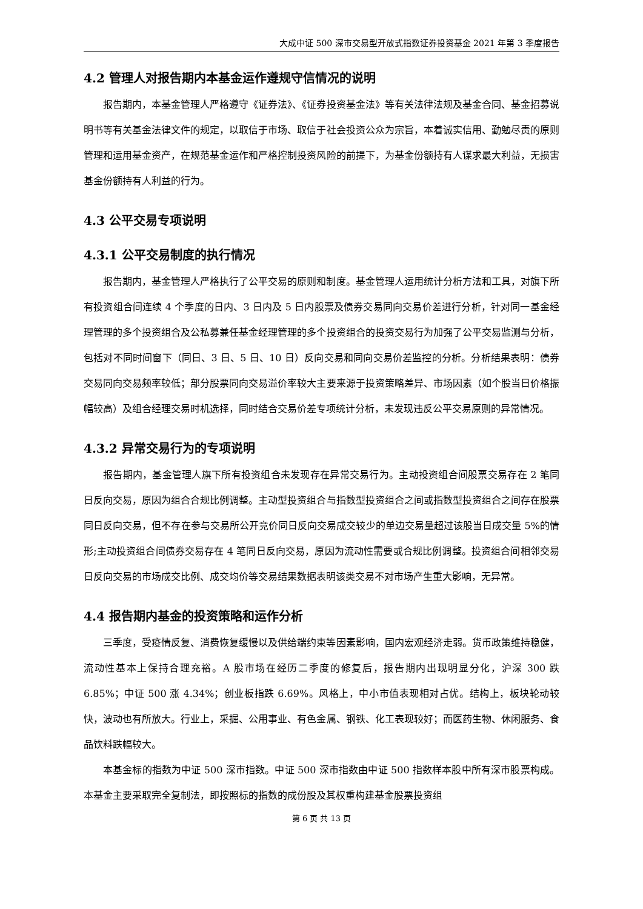大成中证 500 深市交易型开放式指数证券投资基金 2021 年第 3 季度报告
4.2 管理人对报告期内本基金运作遵规守信情况的说明
报告期内，本基金管理人严格遵守《证券法》、《证券投资基金法》等有关法律法规及基金合同、基金招募说明书等有关基金法律文件的规定，以取信于市场、取信于社会投资公众为宗旨，本着诚实信用、勤勉尽责的原则管理和运用基金资产，在规范基金运作和严格控制投资风险的前提下，为基金份额持有人谋求最大利益，无损害基金份额持有人利益的行为。
4.3 公平交易专项说明
4.3.1 公平交易制度的执行情况
报告期内，基金管理人严格执行了公平交易的原则和制度。基金管理人运用统计分析方法和工具，对旗下所有投资组合间连续 4 个季度的日内、3 日内及 5 日内股票及债券交易同向交易价差进行分析，针对同一基金经理管理的多个投资组合及公私募兼任基金经理管理的多个投资组合的投资交易行为加强了公平交易监测与分析，包括对不同时间窗下（同日、3 日、5 日、10 日）反向交易和同向交易价差监控的分析。分析结果表明：债券交易同向交易频率较低；部分股票同向交易溢价率较大主要来源于投资策略差异、市场因素（如个股当日价格振幅较高）及组合经理交易时机选择，同时结合交易价差专项统计分析，未发现违反公平交易原则的异常情况。
4.3.2 异常交易行为的专项说明
报告期内，基金管理人旗下所有投资组合未发现存在异常交易行为。主动投资组合间股票交易存在 2 笔同日反向交易，原因为组合合规比例调整。主动型投资组合与指数型投资组合之间或指数型投资组合之间存在股票同日反向交易，但不存在参与交易所公开竞价同日反向交易成交较少的单边交易量超过该股当日成交量 5%的情形;主动投资组合间债券交易存在 4 笔同日反向交易，原因为流动性需要或合规比例调整。投资组合间相邻交易日反向交易的市场成交比例、成交均价等交易结果数据表明该类交易不对市场产生重大影响，无异常。
4.4 报告期内基金的投资策略和运作分析
三季度，受疫情反复、消费恢复缓慢以及供给端约束等因素影响，国内宏观经济走弱。货币政策维持稳健，流动性基本上保持合理充裕。A 股市场在经历二季度的修复后，报告期内出现明显分化，沪深 300 跌 6.85%；中证 500 涨 4.34%；创业板指跌 6.69%。风格上，中小市值表现相对占优。结构上，板块轮动较快，波动也有所放大。行业上，采掘、公用事业、有色金属、钢铁、化工表现较好；而医药生物、休闲服务、食品饮料跌幅较大。
本基金标的指数为中证 500 深市指数。中证 500 深市指数由中证 500 指数样本股中所有深市股票构成。本基金主要采取完全复制法，即按照标的指数的成份股及其权重构建基金股票投资组
第 6 页 共 13 页